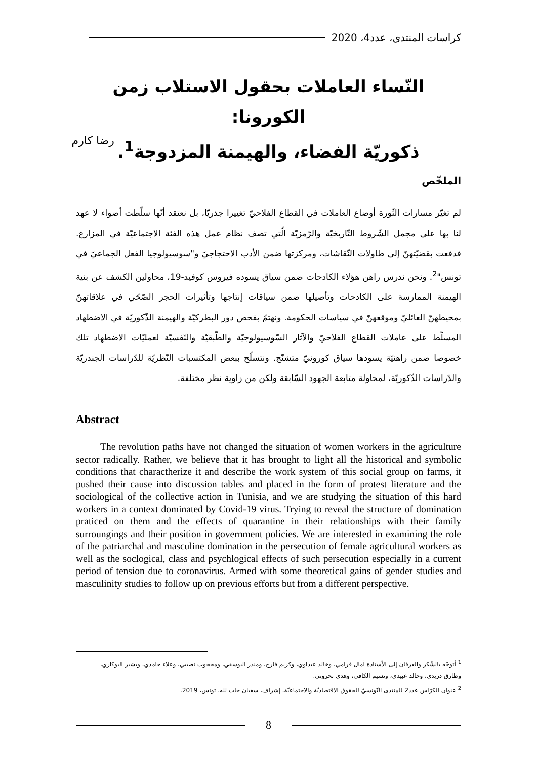كراسات المنتدى، عدد4، 2020
النّساء العاملات بحقول الاستلاب زمن الكورونا:
ذكوريّة الفضاء، والهيمنة المزدوجة<sup>1</sup>.
رضا كارم
الملخّص
لم تغيّر مسارات الثّورة أوضاع العاملات في القطاع الفلاحيّ تغييرا جذريّا، بل نعتقد أنّها سلّطت أضواء لا عهد لنا بها على مجمل الشّروط التّاريخيّة والرّمزيّة الّتي تصف نظام عمل هذه الفئة الاجتماعيّة في المزارع. فدفعت بقضيّتهنّ إلى طاولات النّقاشات، ومركزتها ضمن الأدب الاحتجاجيّ و"سوسيولوجيا الفعل الجماعيّ في تونس"<sup>2</sup>. ونحن ندرس راهن هؤلاء الكادحات ضمن سياق يسوده فيروس كوفيد-19، محاولين الكشف عن بنية الهيمنة الممارسة على الكادحات وتأصيلها ضمن سياقات إنتاجها وتأثيرات الحجر الصّحّي في علاقاتهنّ بمحيطهنّ العائليّ وموقعهنّ في سياسات الحكومة. ونهتمّ بفحص دور البطركيّة والهيمنة الذّكوريّة في الاضطهاد المسلّط على عاملات القطاع الفلاحيّ والآثار السّوسيولوجيّة والطّبقيّة والنّفسيّة لعمليّات الاضطهاد تلك خصوصا ضمن راهنيّة يسودها سياق كورونيّ متشنّج. ونتسلّح ببعض المكتسبات النّظريّة للدّراسات الجندريّة والدّراسات الذّكوريّة، لمحاولة متابعة الجهود السّابقة ولكن من زاوية نظر مختلفة.
Abstract
The revolution paths have not changed the situation of women workers in the agriculture sector radically. Rather, we believe that it has brought to light all the historical and symbolic conditions that charactherize it and describe the work system of this social group on farms, it pushed their cause into discussion tables and placed in the form of protest literature and the sociological of the collective action in Tunisia, and we are studying the situation of this hard workers in a context dominated by Covid-19 virus. Trying to reveal the structure of domination praticed on them and the effects of quarantine in their relationships with their family surroungings and their position in government policies. We are interested in examining the role of the patriarchal and masculine domination in the persecution of female agricultural workers as well as the soclogical, class and psychlogical effects of such persecution especially in a current period of tension due to coronavirus. Armed with some theoretical gains of gender studies and masculinity studies to follow up on previous efforts but from a different perspective.
<sup>1</sup> أتوجّه بالشّكر والعرفان إلى الأستاذة آمال قرامي، وخالد عبداوي، وكريم فارح، ومنذر اليوسفي، ومحجوب نصيبي، وعلاء حامدي، وبشير البوكاري، وطارق دريدي، وخالد عبيدي، ونسيم الكافي، وهدى بحروني.
<sup>2</sup> عنوان الكرّاس عدد2 للمنتدى التّونسيّ للحقوق الاقتصاديّة والاجتماعيّة، إشراف، سفيان جاب لله، تونس، 2019.
8